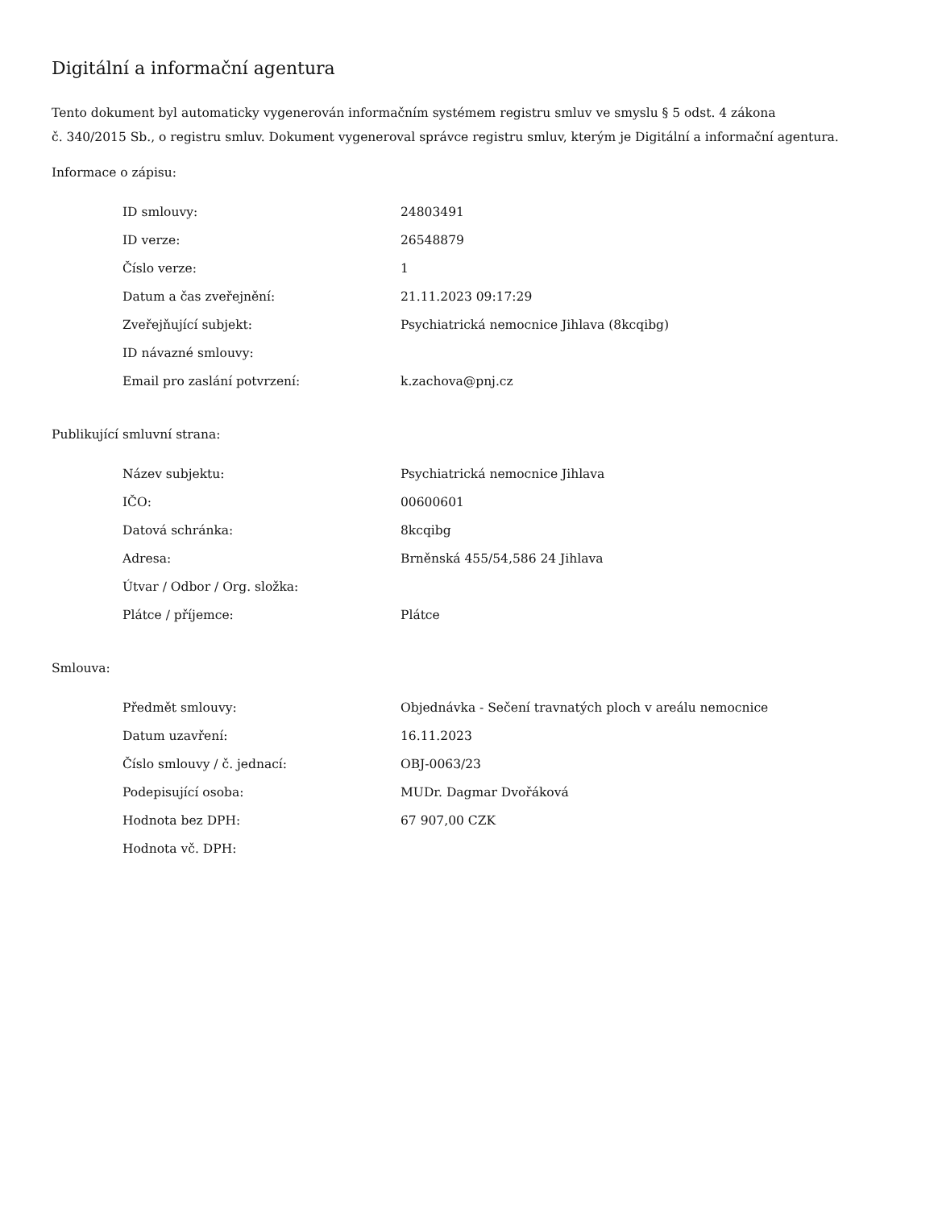Digitální a informační agentura
Tento dokument byl automaticky vygenerován informačním systémem registru smluv ve smyslu § 5 odst. 4 zákona
č. 340/2015 Sb., o registru smluv. Dokument vygeneroval správce registru smluv, kterým je Digitální a informační agentura.
Informace o zápisu:
| ID smlouvy: | 24803491 |
| ID verze: | 26548879 |
| Číslo verze: | 1 |
| Datum a čas zveřejnění: | 21.11.2023 09:17:29 |
| Zveřejňující subjekt: | Psychiatrická nemocnice Jihlava (8kcqibg) |
| ID návazné smlouvy: | |
| Email pro zaslání potvrzení: | k.zachova@pnj.cz |
Publikující smluvní strana:
| Název subjektu: | Psychiatrická nemocnice Jihlava |
| IČO: | 00600601 |
| Datová schránka: | 8kcqibg |
| Adresa: | Brněnská 455/54,586 24 Jihlava |
| Útvar / Odbor / Org. složka: | |
| Plátce / příjemce: | Plátce |
Smlouva:
| Předmět smlouvy: | Objednávka - Sečení travnatých ploch v areálu nemocnice |
| Datum uzavření: | 16.11.2023 |
| Číslo smlouvy / č. jednací: | OBJ-0063/23 |
| Podepisující osoba: | MUDr. Dagmar Dvořáková |
| Hodnota bez DPH: | 67 907,00 CZK |
| Hodnota vč. DPH: | |